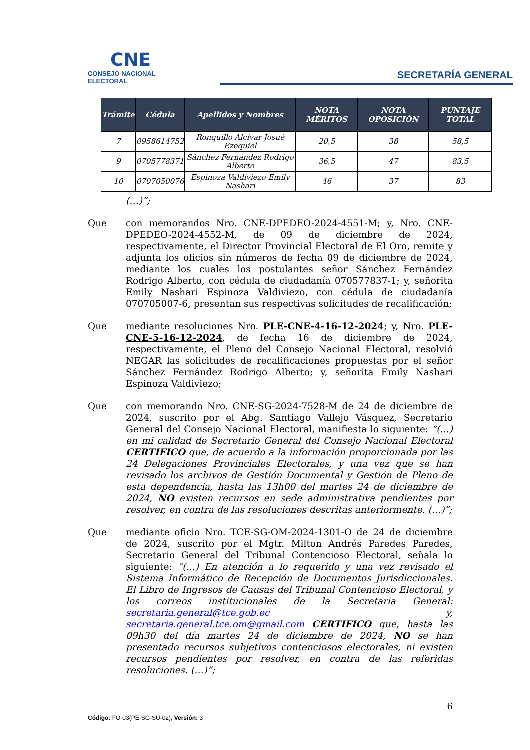CNE
CONSEJO NACIONAL ELECTORAL
SECRETARÍA GENERAL
| Trámite | Cédula | Apellidos y Nombres | NOTA MÉRITOS | NOTA OPOSICIÓN | PUNTAJE TOTAL |
| --- | --- | --- | --- | --- | --- |
| 7 | 0958614752 | Ronquillo Alcívar Josué Ezequiel | 20,5 | 38 | 58,5 |
| 9 | 0705778371 | Sánchez Fernández Rodrigo Alberto | 36,5 | 47 | 83,5 |
| 10 | 0707050076 | Espinoza Valdiviezo Emily Nashari | 46 | 37 | 83 |
(…)”;
Que con memorandos Nro. CNE-DPEDEO-2024-4551-M; y, Nro. CNE-DPEDEO-2024-4552-M, de 09 de diciembre de 2024, respectivamente, el Director Provincial Electoral de El Oro, remite y adjunta los oficios sin números de fecha 09 de diciembre de 2024, mediante los cuales los postulantes señor Sánchez Fernández Rodrigo Alberto, con cédula de ciudadanía 070577837-1; y, señorita Emily Nashari Espinoza Valdiviezo, con cédula de ciudadanía 070705007-6, presentan sus respectivas solicitudes de recalificación;
Que mediante resoluciones Nro. PLE-CNE-4-16-12-2024; y, Nro. PLE-CNE-5-16-12-2024, de fecha 16 de diciembre de 2024, respectivamente, el Pleno del Consejo Nacional Electoral, resolvió NEGAR las solicitudes de recalificaciones propuestas por el señor Sánchez Fernández Rodrigo Alberto; y, señorita Emily Nashari Espinoza Valdiviezo;
Que con memorando Nro. CNE-SG-2024-7528-M de 24 de diciembre de 2024, suscrito por el Abg. Santiago Vallejo Vásquez, Secretario General del Consejo Nacional Electoral, manifiesta lo siguiente: “(…) en mi calidad de Secretario General del Consejo Nacional Electoral CERTIFICO que, de acuerdo a la información proporcionada por las 24 Delegaciones Provinciales Electorales, y una vez que se han revisado los archivos de Gestión Documental y Gestión de Pleno de esta dependencia, hasta las 13h00 del martes 24 de diciembre de 2024, NO existen recursos en sede administrativa pendientes por resolver, en contra de las resoluciones descritas anteriormente. (…)”;
Que mediante oficio Nro. TCE-SG-OM-2024-1301-O de 24 de diciembre de 2024, suscrito por el Mgtr. Milton Andrés Paredes Paredes, Secretario General del Tribunal Contencioso Electoral, señala lo siguiente: “(…) En atención a lo requerido y una vez revisado el Sistema Informático de Recepción de Documentos Jurisdiccionales. El Libro de Ingresos de Causas del Tribunal Contencioso Electoral, y los correos institucionales de la Secretaria General: secretaria.general@tce.gob.ec y, secretaria.general.tce.om@gmail.com CERTIFICO que, hasta las 09h30 del día martes 24 de diciembre de 2024, NO se han presentado recursos subjetivos contenciosos electorales, ni existen recursos pendientes por resolver, en contra de las referidas resoluciones. (…)”;
6
Código: FO-03(PE-SG-SU-02), Versión: 3